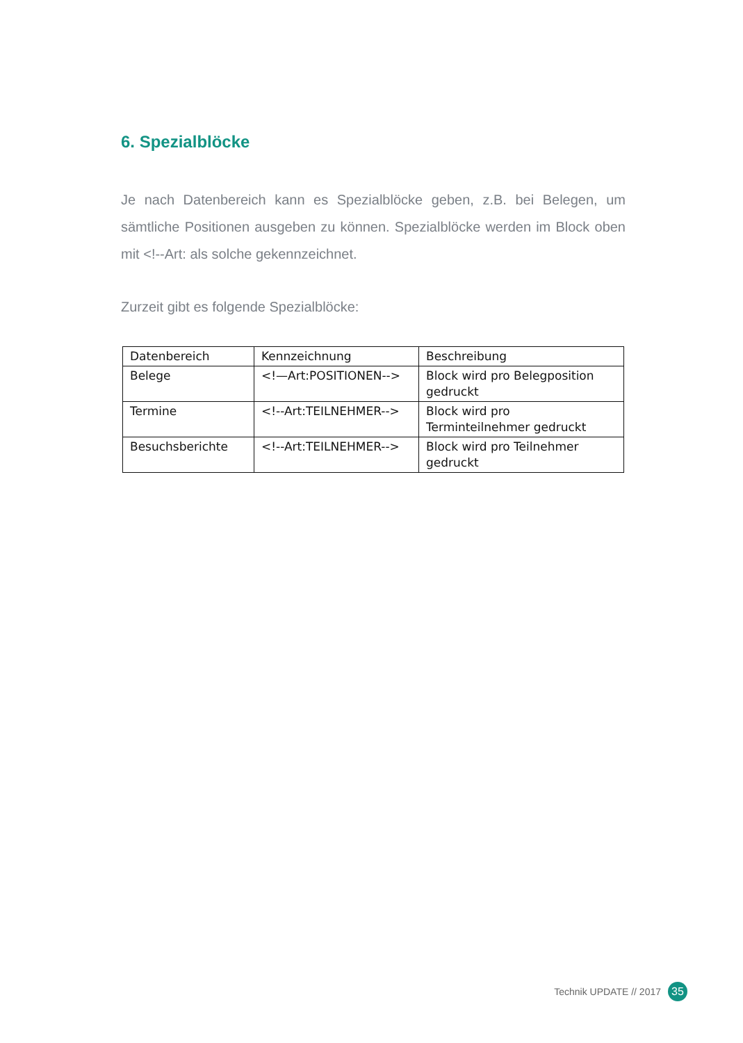6. Spezialblöcke
Je nach Datenbereich kann es Spezialblöcke geben, z.B. bei Belegen, um sämtliche Positionen ausgeben zu können. Spezialblöcke werden im Block oben mit <!--Art: als solche gekennzeichnet.
Zurzeit gibt es folgende Spezialblöcke:
| Datenbereich | Kennzeichnung | Beschreibung |
| Belege | <!—Art:POSITIONEN--> | Block wird pro Belegposition gedruckt |
| Termine | <!--Art:TEILNEHMER--> | Block wird pro Terminteilnehmer gedruckt |
| Besuchsberichte | <!--Art:TEILNEHMER--> | Block wird pro Teilnehmer gedruckt |
Technik UPDATE // 2017 35